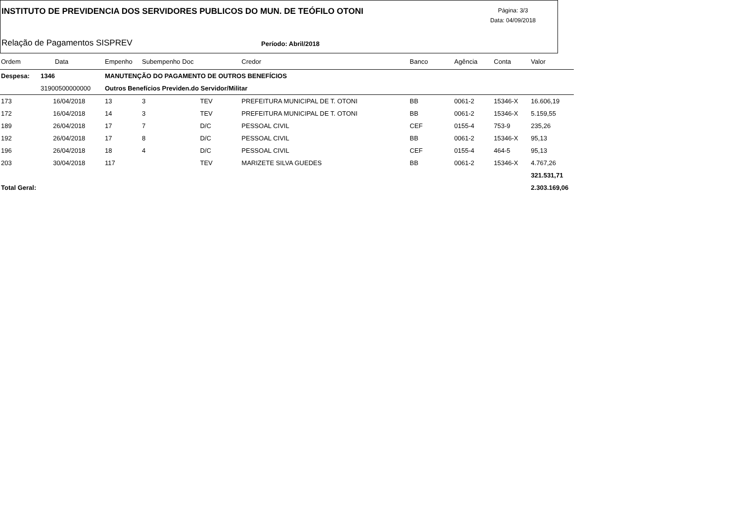INSTITUTO DE PREVIDENCIA DOS SERVIDORES PUBLICOS DO MUN. DE TEÓFILO OTONI
Página: 3/3
Data: 04/09/2018
Relação de Pagamentos SISPREV Período: Abril/2018
| Ordem | Data | Empenho | Subempenho | Doc | Credor | Banco | Agência | Conta | Valor |
| --- | --- | --- | --- | --- | --- | --- | --- | --- | --- |
| Despesa: | 1346 | MANUTENÇÃO DO PAGAMENTO DE OUTROS BENEFÍCIOS | | | | | | | |
| | 31900500000000 | Outros Benefícios Previden.do Servidor/Militar | | | | | | | |
| 173 | 16/04/2018 | 13 | 3 | TEV | PREFEITURA MUNICIPAL DE T. OTONI | BB | 0061-2 | 15346-X | 16.606,19 |
| 172 | 16/04/2018 | 14 | 3 | TEV | PREFEITURA MUNICIPAL DE T. OTONI | BB | 0061-2 | 15346-X | 5.159,55 |
| 189 | 26/04/2018 | 17 | 7 | D/C | PESSOAL CIVIL | CEF | 0155-4 | 753-9 | 235,26 |
| 192 | 26/04/2018 | 17 | 8 | D/C | PESSOAL CIVIL | BB | 0061-2 | 15346-X | 95,13 |
| 196 | 26/04/2018 | 18 | 4 | D/C | PESSOAL CIVIL | CEF | 0155-4 | 464-5 | 95,13 |
| 203 | 30/04/2018 | 117 | | TEV | MARIZETE SILVA GUEDES | BB | 0061-2 | 15346-X | 4.767,26 |
| | | | | | | | | | 321.531,71 |
| Total Geral: | | | | | | | | | 2.303.169,06 |